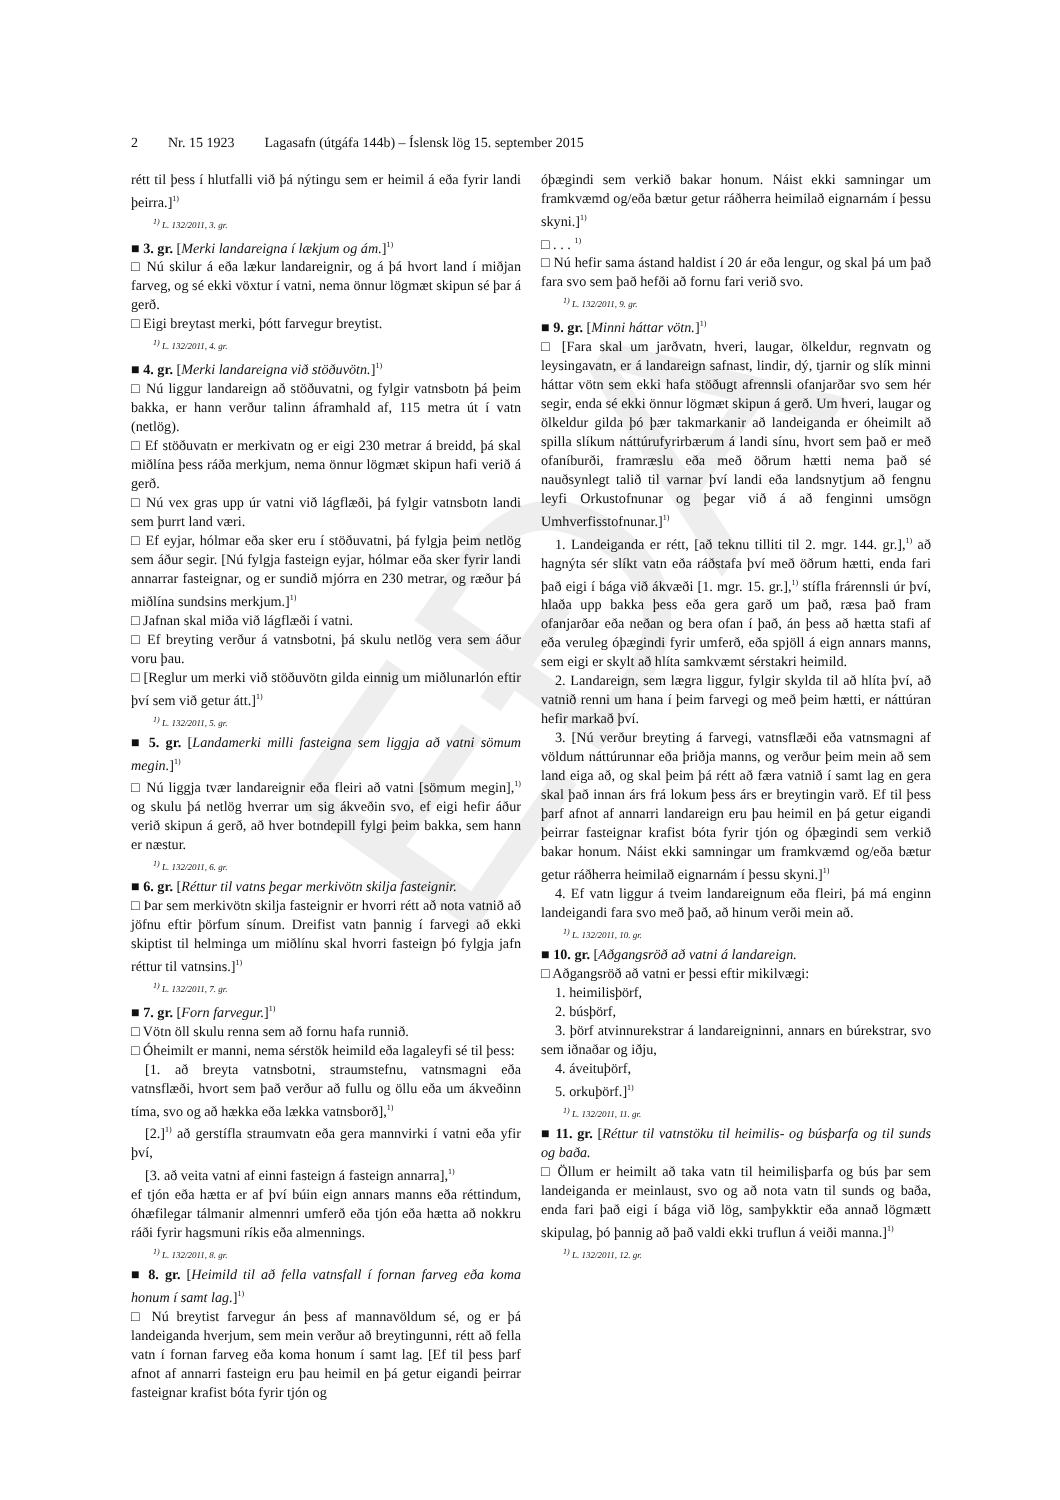EÐA
2 Nr. 15 1923 Lagasafn (útgáfa 144b) – Íslensk lög 15. september 2015
rétt til þess í hlutfalli við þá nýtingu sem er heimil á eða fyrir landi þeirra.]<sup>1)</sup>
<sup>1)</sup> L. 132/2011, 3. gr.
■ 3. gr. [Merki landareigna í lækjum og ám.]<sup>1)</sup>
□ Nú skilur á eða lækur landareignir, og á þá hvort land í miðjan farveg, og sé ekki vöxtur í vatni, nema önnur lögmæt skipun sé þar á gerð.
□ Eigi breytast merki, þótt farvegur breytist.
<sup>1)</sup> L. 132/2011, 4. gr.
■ 4. gr. [Merki landareigna við stöðuvötn.]<sup>1)</sup>
□ Nú liggur landareign að stöðuvatni, og fylgir vatnsbotn þá þeim bakka, er hann verður talinn áframhald af, 115 metra út í vatn (netlög).
□ Ef stöðuvatn er merkivatn og er eigi 230 metrar á breidd, þá skal miðlína þess ráða merkjum, nema önnur lögmæt skipun hafi verið á gerð.
□ Nú vex gras upp úr vatni við lágflæði, þá fylgir vatnsbotn landi sem þurrt land væri.
□ Ef eyjar, hólmar eða sker eru í stöðuvatni, þá fylgja þeim netlög sem áður segir. [Nú fylgja fasteign eyjar, hólmar eða sker fyrir landi annarrar fasteignar, og er sundið mjórra en 230 metrar, og ræður þá miðlína sundsins merkjum.]<sup>1)</sup>
□ Jafnan skal miða við lágflæði í vatni.
□ Ef breyting verður á vatnsbotni, þá skulu netlög vera sem áður voru þau.
□ [Reglur um merki við stöðuvötn gilda einnig um miðlunarlón eftir því sem við getur átt.]<sup>1)</sup>
<sup>1)</sup> L. 132/2011, 5. gr.
■ 5. gr. [Landamerki milli fasteigna sem liggja að vatni sömum megin.]<sup>1)</sup>
□ Nú liggja tvær landareignir eða fleiri að vatni [sömum megin],<sup>1)</sup> og skulu þá netlög hverrar um sig ákveðin svo, ef eigi hefir áður verið skipun á gerð, að hver botndepill fylgi þeim bakka, sem hann er næstur.
<sup>1)</sup> L. 132/2011, 6. gr.
■ 6. gr. [Réttur til vatns þegar merkivötn skilja fasteignir.
□ Þar sem merkivötn skilja fasteignir er hvorri rétt að nota vatnið að jöfnu eftir þörfum sínum. Dreifist vatn þannig í farvegi að ekki skiptist til helminga um miðlínu skal hvorri fasteign þó fylgja jafn réttur til vatnsins.]<sup>1)</sup>
<sup>1)</sup> L. 132/2011, 7. gr.
■ 7. gr. [Forn farvegur.]<sup>1)</sup>
□ Vötn öll skulu renna sem að fornu hafa runnið.
□ Óheimilt er manni, nema sérstök heimild eða lagaleyfi sé til þess:
[1. að breyta vatnsbotni, straumstefnu, vatnsmagni eða vatnsflæði, hvort sem það verður að fullu og öllu eða um ákveðinn tíma, svo og að hækka eða lækka vatnsborð],<sup>1)</sup>
[2.]<sup>1)</sup> að gerstífla straumvatn eða gera mannvirki í vatni eða yfir því,
[3. að veita vatni af einni fasteign á fasteign annarra],<sup>1)</sup>
ef tjón eða hætta er af því búin eign annars manns eða réttindum, óhæfilegar tálmanir almennri umferð eða tjón eða hætta að nokkru ráði fyrir hagsmuni ríkis eða almennings.
<sup>1)</sup> L. 132/2011, 8. gr.
■ 8. gr. [Heimild til að fella vatnsfall í fornan farveg eða koma honum í samt lag.]<sup>1)</sup>
□ Nú breytist farvegur án þess af mannavöldum sé, og er þá landeiganda hverjum, sem mein verður að breytingunni, rétt að fella vatn í fornan farveg eða koma honum í samt lag. [Ef til þess þarf afnot af annarri fasteign eru þau heimil en þá getur eigandi þeirrar fasteignar krafist bóta fyrir tjón og
óþægindi sem verkið bakar honum. Náist ekki samningar um framkvæmd og/eða bætur getur ráðherra heimilað eignarnám í þessu skyni.]<sup>1)</sup>
□ . . . <sup>1)</sup>
□ Nú hefir sama ástand haldist í 20 ár eða lengur, og skal þá um það fara svo sem það hefði að fornu fari verið svo.
<sup>1)</sup> L. 132/2011, 9. gr.
■ 9. gr. [Minni háttar vötn.]<sup>1)</sup>
□ [Fara skal um jarðvatn, hveri, laugar, ölkeldur, regnvatn og leysingavatn, er á landareign safnast, lindir, dý, tjarnir og slík minni háttar vötn sem ekki hafa stöðugt afrennsli ofanjarðar svo sem hér segir, enda sé ekki önnur lögmæt skipun á gerð. Um hveri, laugar og ölkeldur gilda þó þær takmarkanir að landeiganda er óheimilt að spilla slíkum náttúrufyrirbærum á landi sínu, hvort sem það er með ofaníburði, framræslu eða með öðrum hætti nema það sé nauðsynlegt talið til varnar því landi eða landsnytjum að fengnu leyfi Orkustofnunar og þegar við á að fenginni umsögn Umhverfisstofnunar.]<sup>1)</sup>
1. Landeiganda er rétt, [að teknu tilliti til 2. mgr. 144. gr.],<sup>1)</sup> að hagnýta sér slíkt vatn eða ráðstafa því með öðrum hætti, enda fari það eigi í bága við ákvæði [1. mgr. 15. gr.],<sup>1)</sup> stífla frárennsli úr því, hlaða upp bakka þess eða gera garð um það, ræsa það fram ofanjarðar eða neðan og bera ofan í það, án þess að hætta stafi af eða veruleg óþægindi fyrir umferð, eða spjöll á eign annars manns, sem eigi er skylt að hlíta samkvæmt sérstakri heimild.
2. Landareign, sem lægra liggur, fylgir skylda til að hlíta því, að vatnið renni um hana í þeim farvegi og með þeim hætti, er náttúran hefir markað því.
3. [Nú verður breyting á farvegi, vatnsflæði eða vatnsmagni af völdum náttúrunnar eða þriðja manns, og verður þeim mein að sem land eiga að, og skal þeim þá rétt að færa vatnið í samt lag en gera skal það innan árs frá lokum þess árs er breytingin varð. Ef til þess þarf afnot af annarri landareign eru þau heimil en þá getur eigandi þeirrar fasteignar krafist bóta fyrir tjón og óþægindi sem verkið bakar honum. Náist ekki samningar um framkvæmd og/eða bætur getur ráðherra heimilað eignarnám í þessu skyni.]<sup>1)</sup>
4. Ef vatn liggur á tveim landareignum eða fleiri, þá má enginn landeigandi fara svo með það, að hinum verði mein að.
<sup>1)</sup> L. 132/2011, 10. gr.
■ 10. gr. [Aðgangsröð að vatni á landareign.
□ Aðgangsröð að vatni er þessi eftir mikilvægi:
1. heimilisþörf,
2. búsþörf,
3. þörf atvinnurekstrar á landareigninni, annars en búrekstrar, svo sem iðnaðar og iðju,
4. áveituþörf,
5. orkuþörf.]<sup>1)</sup>
<sup>1)</sup> L. 132/2011, 11. gr.
■ 11. gr. [Réttur til vatnstöku til heimilis- og búsþarfa og til sunds og baða.
□ Öllum er heimilt að taka vatn til heimilisþarfa og bús þar sem landeiganda er meinlaust, svo og að nota vatn til sunds og baða, enda fari það eigi í bága við lög, samþykktir eða annað lögmætt skipulag, þó þannig að það valdi ekki truflun á veiði manna.]<sup>1)</sup>
<sup>1)</sup> L. 132/2011, 12. gr.